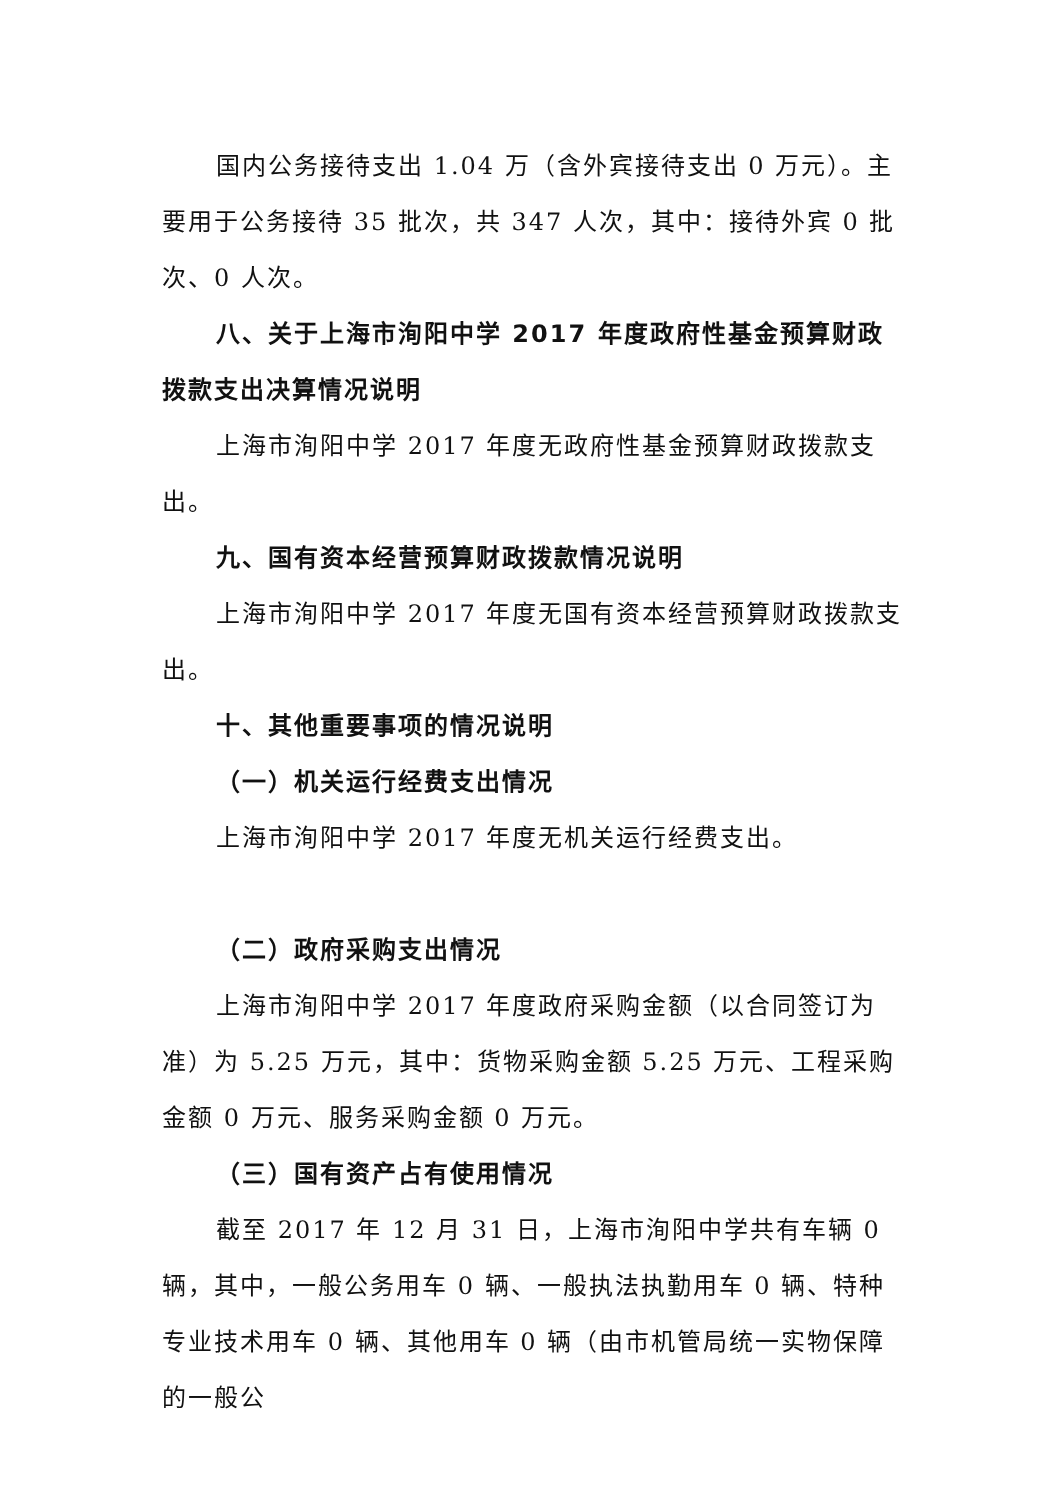国内公务接待支出 1.04 万（含外宾接待支出 0 万元）。主要用于公务接待 35 批次，共 347 人次，其中：接待外宾 0 批次、0 人次。
八、关于上海市洵阳中学 2017 年度政府性基金预算财政拨款支出决算情况说明
上海市洵阳中学 2017 年度无政府性基金预算财政拨款支出。
九、国有资本经营预算财政拨款情况说明
上海市洵阳中学 2017 年度无国有资本经营预算财政拨款支出。
十、其他重要事项的情况说明
（一）机关运行经费支出情况
上海市洵阳中学 2017 年度无机关运行经费支出。
（二）政府采购支出情况
上海市洵阳中学 2017 年度政府采购金额（以合同签订为准）为 5.25 万元，其中：货物采购金额 5.25 万元、工程采购金额 0 万元、服务采购金额 0 万元。
（三）国有资产占有使用情况
截至 2017 年 12 月 31 日，上海市洵阳中学共有车辆 0 辆，其中，一般公务用车 0 辆、一般执法执勤用车 0 辆、特种专业技术用车 0 辆、其他用车 0 辆（由市机管局统一实物保障的一般公